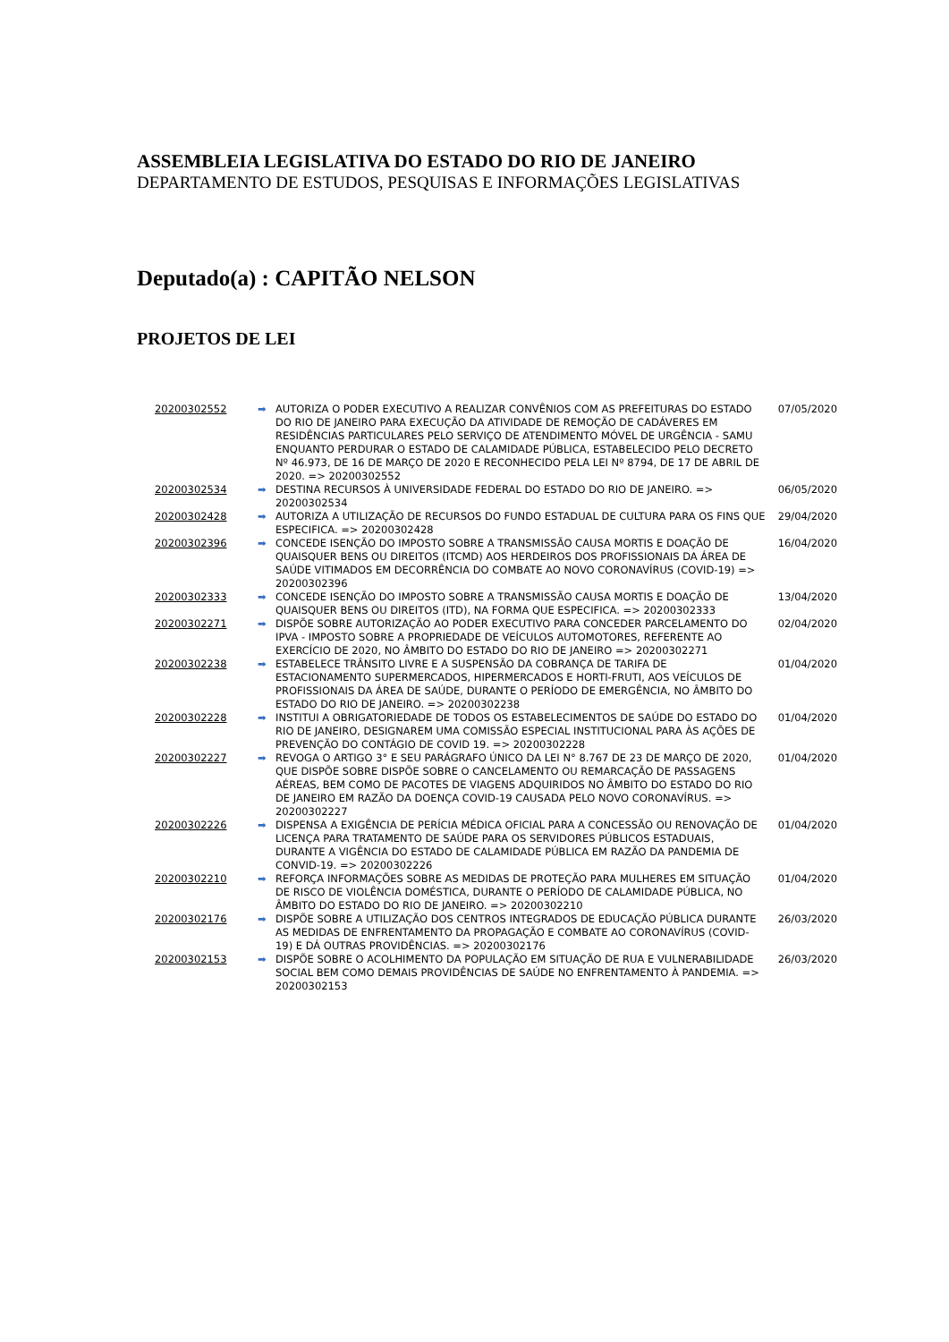ASSEMBLEIA LEGISLATIVA DO ESTADO DO RIO DE JANEIRO
DEPARTAMENTO DE ESTUDOS, PESQUISAS E INFORMAÇÕES LEGISLATIVAS
Deputado(a) : CAPITÃO NELSON
PROJETOS DE LEI
| 20200302552 | ➡ | AUTORIZA O PODER EXECUTIVO A REALIZAR CONVÊNIOS COM AS PREFEITURAS DO ESTADO DO RIO DE JANEIRO PARA EXECUÇÃO DA ATIVIDADE DE REMOÇÃO DE CADÁVERES EM RESIDÊNCIAS PARTICULARES PELO SERVIÇO DE ATENDIMENTO MÓVEL DE URGÊNCIA - SAMU ENQUANTO PERDURAR O ESTADO DE CALAMIDADE PÚBLICA, ESTABELECIDO PELO DECRETO Nº 46.973, DE 16 DE MARÇO DE 2020 E RECONHECIDO PELA LEI Nº 8794, DE 17 DE ABRIL DE 2020. => 20200302552 | 07/05/2020 |
| 20200302534 | ➡ | DESTINA RECURSOS À UNIVERSIDADE FEDERAL DO ESTADO DO RIO DE JANEIRO. => 20200302534 | 06/05/2020 |
| 20200302428 | ➡ | AUTORIZA A UTILIZAÇÃO DE RECURSOS DO FUNDO ESTADUAL DE CULTURA PARA OS FINS QUE ESPECIFICA. => 20200302428 | 29/04/2020 |
| 20200302396 | ➡ | CONCEDE ISENÇÃO DO IMPOSTO SOBRE A TRANSMISSÃO CAUSA MORTIS E DOAÇÃO DE QUAISQUER BENS OU DIREITOS (ITCMD) AOS HERDEIROS DOS PROFISSIONAIS DA ÁREA DE SAÚDE VITIMADOS EM DECORRÊNCIA DO COMBATE AO NOVO CORONAVÍRUS (COVID-19) => 20200302396 | 16/04/2020 |
| 20200302333 | ➡ | CONCEDE ISENÇÃO DO IMPOSTO SOBRE A TRANSMISSÃO CAUSA MORTIS E DOAÇÃO DE QUAISQUER BENS OU DIREITOS (ITD), NA FORMA QUE ESPECIFICA. => 20200302333 | 13/04/2020 |
| 20200302271 | ➡ | DISPÕE SOBRE AUTORIZAÇÃO AO PODER EXECUTIVO PARA CONCEDER PARCELAMENTO DO IPVA - IMPOSTO SOBRE A PROPRIEDADE DE VEÍCULOS AUTOMOTORES, REFERENTE AO EXERCÍCIO DE 2020, NO ÂMBITO DO ESTADO DO RIO DE JANEIRO => 20200302271 | 02/04/2020 |
| 20200302238 | ➡ | ESTABELECE TRÂNSITO LIVRE E A SUSPENSÃO DA COBRANÇA DE TARIFA DE ESTACIONAMENTO SUPERMERCADOS, HIPERMERCADOS E HORTI-FRUTI, AOS VEÍCULOS DE PROFISSIONAIS DA ÁREA DE SAÚDE, DURANTE O PERÍODO DE EMERGÊNCIA, NO ÂMBITO DO ESTADO DO RIO DE JANEIRO. => 20200302238 | 01/04/2020 |
| 20200302228 | ➡ | INSTITUI A OBRIGATORIEDADE DE TODOS OS ESTABELECIMENTOS DE SAÚDE DO ESTADO DO RIO DE JANEIRO, DESIGNAREM UMA COMISSÃO ESPECIAL INSTITUCIONAL PARA ÀS AÇÕES DE PREVENÇÃO DO CONTÁGIO DE COVID 19. => 20200302228 | 01/04/2020 |
| 20200302227 | ➡ | REVOGA O ARTIGO 3° E SEU PARÁGRAFO ÚNICO DA LEI N° 8.767 DE 23 DE MARÇO DE 2020, QUE DISPÕE SOBRE DISPÕE SOBRE O CANCELAMENTO OU REMARCAÇÃO DE PASSAGENS AÉREAS, BEM COMO DE PACOTES DE VIAGENS ADQUIRIDOS NO ÂMBITO DO ESTADO DO RIO DE JANEIRO EM RAZÃO DA DOENÇA COVID-19 CAUSADA PELO NOVO CORONAVÍRUS. => 20200302227 | 01/04/2020 |
| 20200302226 | ➡ | DISPENSA A EXIGÊNCIA DE PERÍCIA MÉDICA OFICIAL PARA A CONCESSÃO OU RENOVAÇÃO DE LICENÇA PARA TRATAMENTO DE SAÚDE PARA OS SERVIDORES PÚBLICOS ESTADUAIS, DURANTE A VIGÊNCIA DO ESTADO DE CALAMIDADE PÚBLICA EM RAZÃO DA PANDEMIA DE CONVID-19. => 20200302226 | 01/04/2020 |
| 20200302210 | ➡ | REFORÇA INFORMAÇÕES SOBRE AS MEDIDAS DE PROTEÇÃO PARA MULHERES EM SITUAÇÃO DE RISCO DE VIOLÊNCIA DOMÉSTICA, DURANTE O PERÍODO DE CALAMIDADE PÚBLICA, NO ÂMBITO DO ESTADO DO RIO DE JANEIRO. => 20200302210 | 01/04/2020 |
| 20200302176 | ➡ | DISPÕE SOBRE A UTILIZAÇÃO DOS CENTROS INTEGRADOS DE EDUCAÇÃO PÚBLICA DURANTE AS MEDIDAS DE ENFRENTAMENTO DA PROPAGAÇÃO E COMBATE AO CORONAVÍRUS (COVID-19) E DÁ OUTRAS PROVIDÊNCIAS. => 20200302176 | 26/03/2020 |
| 20200302153 | ➡ | DISPÕE SOBRE O ACOLHIMENTO DA POPULAÇÃO EM SITUAÇÃO DE RUA E VULNERABILIDADE SOCIAL BEM COMO DEMAIS PROVIDÊNCIAS DE SAÚDE NO ENFRENTAMENTO À PANDEMIA. => 20200302153 | 26/03/2020 |